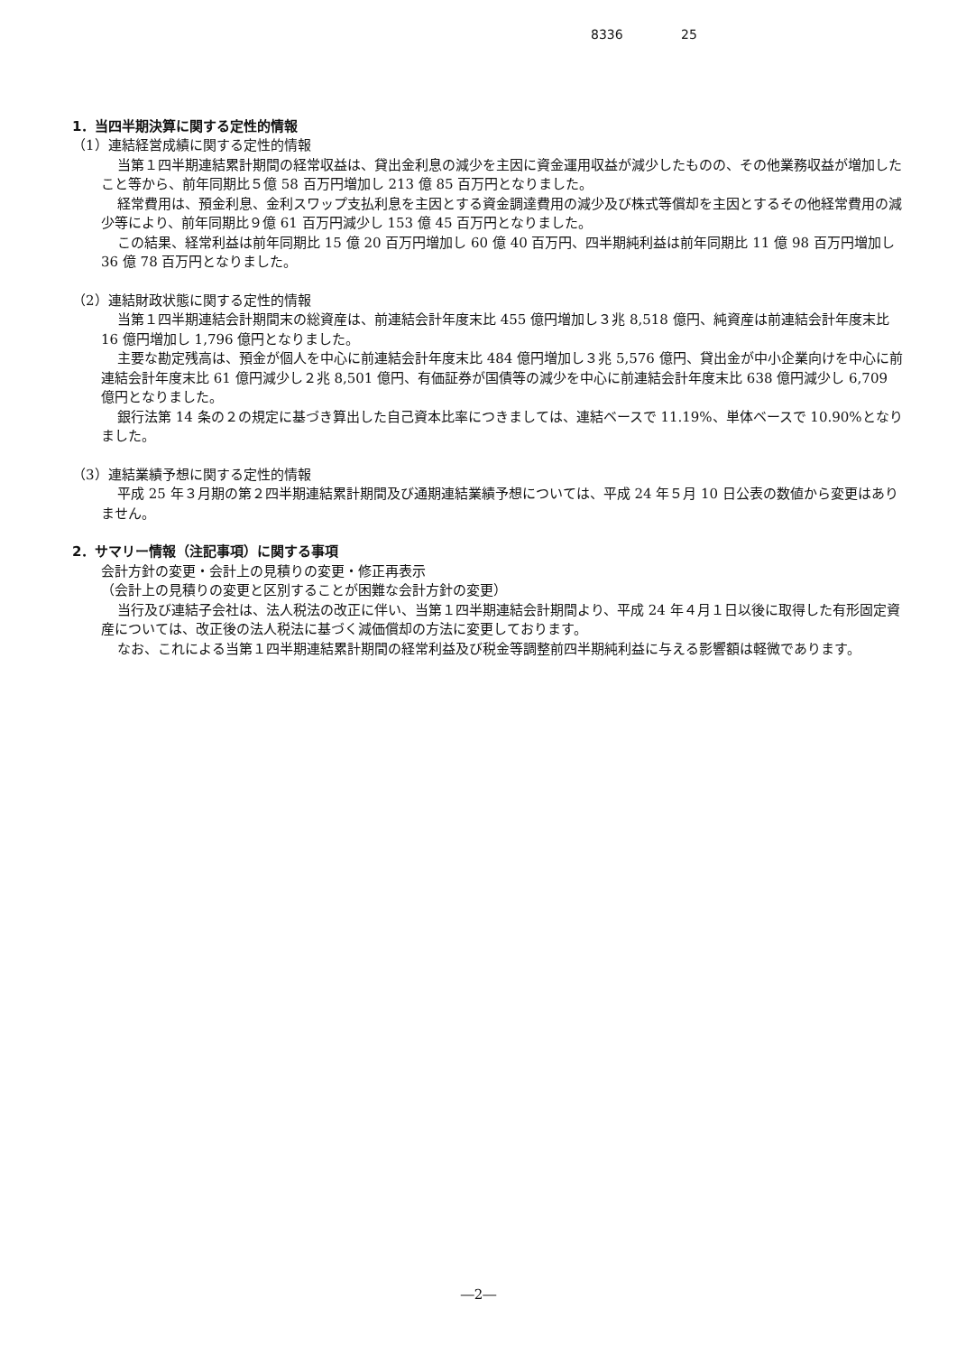8336 25
1．当四半期決算に関する定性的情報
（1）連結経営成績に関する定性的情報
当第１四半期連結累計期間の経常収益は、貸出金利息の減少を主因に資金運用収益が減少したものの、その他業務収益が増加したこと等から、前年同期比５億 58 百万円増加し 213 億 85 百万円となりました。
経常費用は、預金利息、金利スワップ支払利息を主因とする資金調達費用の減少及び株式等償却を主因とするその他経常費用の減少等により、前年同期比９億 61 百万円減少し 153 億 45 百万円となりました。
この結果、経常利益は前年同期比 15 億 20 百万円増加し 60 億 40 百万円、四半期純利益は前年同期比 11 億 98 百万円増加し 36 億 78 百万円となりました。
（2）連結財政状態に関する定性的情報
当第１四半期連結会計期間末の総資産は、前連結会計年度末比 455 億円増加し３兆 8,518 億円、純資産は前連結会計年度末比 16 億円増加し 1,796 億円となりました。
主要な勘定残高は、預金が個人を中心に前連結会計年度末比 484 億円増加し３兆 5,576 億円、貸出金が中小企業向けを中心に前連結会計年度末比 61 億円減少し２兆 8,501 億円、有価証券が国債等の減少を中心に前連結会計年度末比 638 億円減少し 6,709 億円となりました。
銀行法第 14 条の２の規定に基づき算出した自己資本比率につきましては、連結ベースで 11.19%、単体ベースで 10.90%となりました。
（3）連結業績予想に関する定性的情報
平成 25 年３月期の第２四半期連結累計期間及び通期連結業績予想については、平成 24 年５月 10 日公表の数値から変更はありません。
2．サマリー情報（注記事項）に関する事項
会計方針の変更・会計上の見積りの変更・修正再表示
（会計上の見積りの変更と区別することが困難な会計方針の変更）
当行及び連結子会社は、法人税法の改正に伴い、当第１四半期連結会計期間より、平成 24 年４月１日以後に取得した有形固定資産については、改正後の法人税法に基づく減価償却の方法に変更しております。
なお、これによる当第１四半期連結累計期間の経常利益及び税金等調整前四半期純利益に与える影響額は軽微であります。
―2―